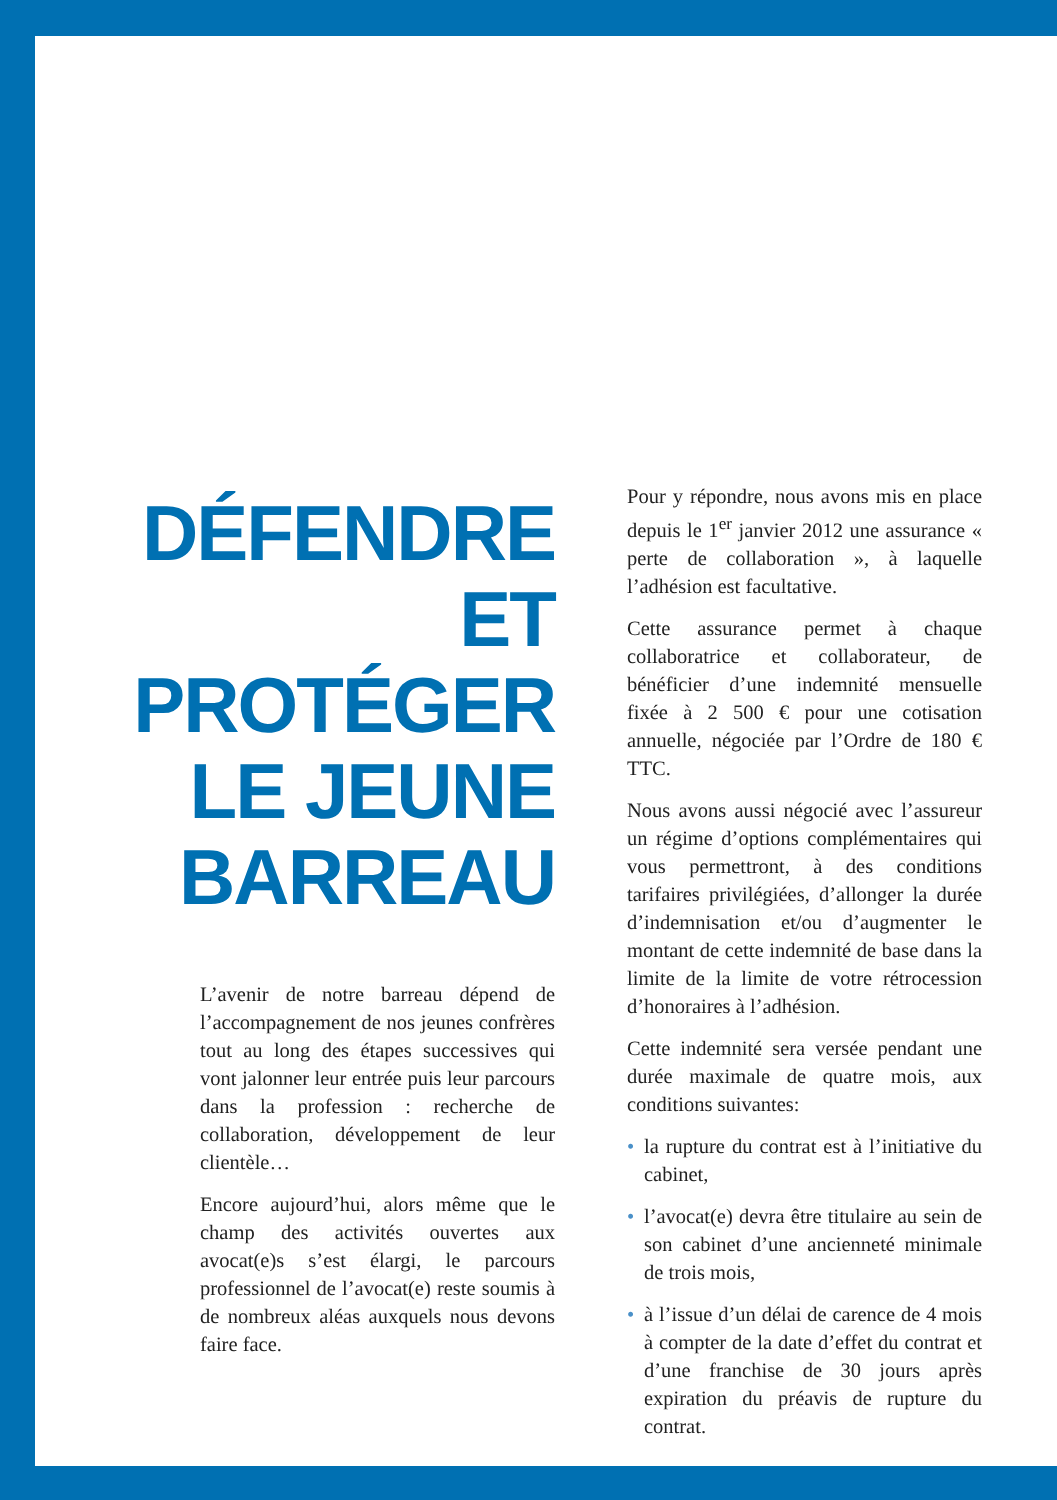DÉFENDRE
ET PROTÉGER
LE JEUNE
BARREAU
L’avenir de notre barreau dépend de l’accompagnement de nos jeunes confrères tout au long des étapes successives qui vont jalonner leur entrée puis leur parcours dans la profession : recherche de collaboration, développement de leur clientèle…
Encore aujourd’hui, alors même que le champ des activités ouvertes aux avocat(e)s s’est élargi, le parcours professionnel de l’avocat(e) reste soumis à de nombreux aléas auxquels nous devons faire face.
Pour y répondre, nous avons mis en place depuis le 1<sup>er</sup> janvier 2012 une assurance « perte de collaboration », à laquelle l’adhésion est facultative.
Cette assurance permet à chaque collaboratrice et collaborateur, de bénéficier d’une indemnité mensuelle fixée à 2 500 € pour une cotisation annuelle, négociée par l’Ordre de 180 € TTC.
Nous avons aussi négocié avec l’assureur un régime d’options complémentaires qui vous permettront, à des conditions tarifaires privilégiées, d’allonger la durée d’indemnisation et/ou d’augmenter le montant de cette indemnité de base dans la limite de la limite de votre rétrocession d’honoraires à l’adhésion.
Cette indemnité sera versée pendant une durée maximale de quatre mois, aux conditions suivantes:
• la rupture du contrat est à l’initiative du cabinet,
• l’avocat(e) devra être titulaire au sein de son cabinet d’une ancienneté minimale de trois mois,
• à l’issue d’un délai de carence de 4 mois à compter de la date d’effet du contrat et d’une franchise de 30 jours après expiration du préavis de rupture du contrat.